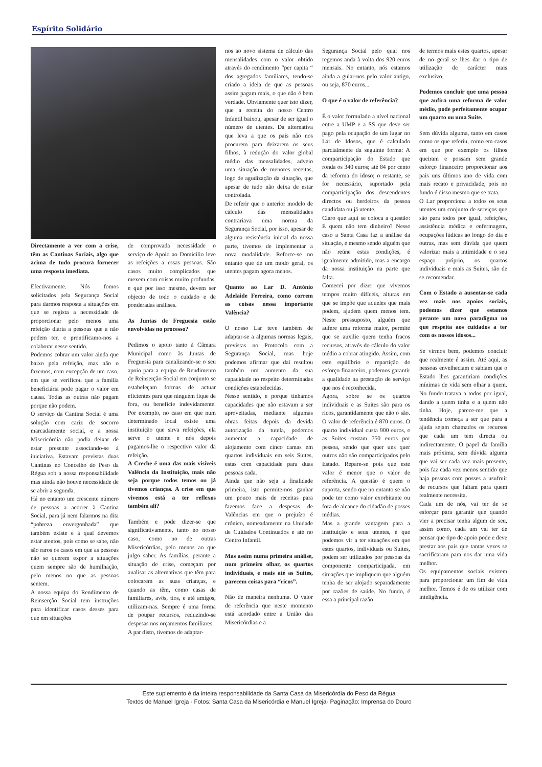Espírito Solidário
Directamente a ver com a crise, têm as Cantinas Sociais, algo que acima de tudo procura fornecer uma resposta imediata.
Efectivamente. Nós fomos solicitados pela Segurança Social para darmos resposta a situações em que se regista a necessidade de proporcionar pelo menos uma refeição diária a pessoas que a não podem ter, e prontificamo-nos a colaborar nesse sentido.
Podemos cobrar um valor ainda que baixo pela refeição, mas não o fazemos, com excepção de um caso, em que se verificou que a família beneficiária pode pagar o valor em causa. Todas as outras não pagam porque não podem.
O serviço da Cantina Social é uma solução com cariz de socorro marcadamente social, e a nossa Misericórdia não podia deixar de estar presente associando-se à iniciativa. Estavam previstas duas Cantinas no Concelho do Peso da Régua sob a nossa responsabilidade mas ainda não houve necessidade de se abrir a segunda.
Há no entanto um crescente número de pessoas a acorrer à Cantina Social, para já nem falarmos na dita “pobreza envergonhada” que também existe e à qual devemos estar atentos, pois como se sabe, não são raros os casos em que as pessoas não se querem expor a situações quem sempre são de humilhação, pelo menos no que as pessoas sentem.
A nossa equipa do Rendimento de Reinserção Social tem instruções para identificar casos desses para que em situações
de comprovada necessidade o serviço de Apoio ao Domicilio leve as refeições a essas pessoas. São casos muito complicados que mexem com coisas muito profundas, e que por isso mesmo, devem ser objecto de todo o cuidado e de ponderadas análises.
As Juntas de Freguesia estão envolvidas no processo?
Pedimos o apoio tanto à Câmara Municipal como às Juntas de Freguesia para canalizando-se o seu apoio para a equipa de Rendimento de Reinserção Social em conjunto se estabeleçam formas de actuar eficientes para que ninguém fique de fora, ou beneficie indevidamente. Por exemplo, no caso em que num determinado local existe uma instituição que sirva refeições, ela serve o utente e nós depois pagamos-lhe o respectivo valor da refeição.
A Creche é uma das mais visíveis Valência da Instituição, mais não seja porque todos temos ou já tivemos crianças. A crise em que vivemos está a ter reflexos também ali?
Também e pode dizer-se que significativamente, tanto no nosso caso, como no de outras Misericórdias, pelo menos ao que julgo saber. As famílias, perante a situação de crise, começam por analisar as alternativas que têm para colocarem as suas crianças, e quando as têm, como casas de familiares, avôs, tios, e até amigos, utilizam-nas. Sempre é uma forma de poupar recursos, reduzindo-se despesas nos orçamentos familiares.
A par disto, tivemos de adaptar-
nos ao novo sistema de cálculo das mensalidades com o valor obtido através do rendimento “per capita “ dos agregados familiares, tendo-se criado a ideia de que as pessoas assim pagam mais, o que não é bem verdade. Obviamente quer isto dizer, que a receita do nosso Centro Infantil baixou, apesar de ser igual o número de utentes. Da alternativa que leva a que os pais não nos procurem para deixarem os seus filhos, à redução do valor global médio das mensalidades, adveio uma situação de menores receitas, logo de agudização da situação, que apesar de tudo não deixa de estar controlada.
De referir que o anterior modelo de cálculo das mensalidades contrariava uma norma da Segurança Social, por isso, apesar de alguma resistência inicial da nossa parte, tivemos de implementar a nova modalidade. Reforce-se no entanto que de um modo geral, os utentes pagam agora menos.
Quanto ao Lar D. António Adelaide Ferreira, como correm as coisas nessa importante Valência?
O nosso Lar teve também de adaptar-se a algumas normas legais, previstas no Protocolo com a Segurança Social, mas hoje podemos afirmar que daí resultou também um aumento da sua capacidade no respeito determinadas condições estabelecidas.
Nesse sentido, e porque tínhamos capacidades que não estavam a ser aproveitadas, mediante algumas obras feitas depois da devida autorização da tutela, podemos aumentar a capacidade de alojamento com cinco camas em quartos individuais em seis Suites, estas com capacidade para duas pessoas cada.
Ainda que não seja a finalidade primeira, isto permite-nos ganhar um pouco mais de receitas para fazemos face a despesas de Valências em que o prejuízo é crónico, nomeadamente na Unidade de Cuidados Continuados e até no Centro Infantil.
Mas assim numa primeira análise, num primeiro olhar, os quartos individuais, e mais até as Suites, parecem coisas para “ricos”.
Não de maneira nenhuma. O valor de referência que neste momento está acordado entre a União das Misericórdias e a
Segurança Social pelo qual nos regemos anda à volta dos 920 euros mensais. No entanto, nós estamos ainda a guiar-nos pelo valor antigo, ou seja, 870 euros...
O que é o valor de referência?
É o valor formulado a nível nacional entre a UMP e a SS que deve ser pago pela ocupação de um lugar no Lar de Idosos, que é calculado parcialmente da seguinte forma: A comparticipação do Estado que ronda os 340 euros; até 84 por cento da reforma do idoso; o restante, se for necessário, suportado pela comparticipação dos descendentes directos ou herdeiros da pessoa candidata ou já utente.
Claro que aqui se coloca a questão: E quem não tem dinheiro? Nesse caso a Santa Casa faz a análise da situação, e mesmo sendo alguém que não reúne estas condições, é igualmente admitido, mas a encargo da nossa instituição na parte que falta.
Comecei por dizer que vivemos tempos muito difíceis, alturas em que se impõe que aqueles que mais podem, ajudem quem menos tem. Neste pressuposto, alguém que aufere uma reforma maior, permite que se auxilie quem tenha fracos recursos, através do cálculo do valor médio a cobrar atingido. Assim, com este equilíbrio e repartição de esforço financeiro, podemos garantir a qualidade na prestação de serviço que nos é reconhecida.
Agora, sobre se os quartos individuais e as Suites são para os ricos, garantidamente que não o são. O valor de referência é 870 euros. O quarto individual custa 900 euros, e as Suites custam 750 euros por pessoa, sendo que quer uns quer outros não são comparticipados pelo Estado. Repare-se pois que este valor é menor que o valor de referência. A questão é quem o suporta, sendo que no entanto se não pode ter como valor exorbitante ou fora de alcance do cidadão de posses médias.
Mas a grande vantagem para a instituição e seus utentes, é que podemos vir a ter situações em que estes quartos, individuais ou Suites, podem ser utilizados por pessoas da componente comparticipada, em situações que impliquem que alguém tenha de ser alojado separadamente por razões de saúde. No fundo, é essa a principal razão
de termos mais estes quartos, apesar de no geral se lhes dar o tipo de utilização de carácter mais exclusivo.
Podemos concluir que uma pessoa que aufira uma reforma de valor médio, pode perfeitamente ocupar um quarto ou uma Suite.
Sem dúvida alguma, tanto em casos como os que referiu, como em casos em que por exemplo os filhos queiram e possam sem grande esforço financeiro proporcionar aos pais uns últimos ano de vida com mais recato e privacidade, pois no fundo é disso mesmo que se trata.
O Lar proporciona a todos os seus utentes um conjunto de serviços que são para todos por igual, refeições, assistência médica e enfermagem, ocupações lúdicas ao longo do dia e outras, mas sem dúvida que quem valorizar mais a intimidade e o seu espaço próprio, os quartos individuais e mais as Suites, são de se recomendar.
Com o Estado a ausentar-se cada vez mais nos apoios sociais, podemos dizer que estamos perante um novo paradigma no que respeita aos cuidados a ter com os nossos idosos...
Se virmos bem, podemos concluir que realmente é assim. Até aqui, as pessoas envelheciam e sabiam que o Estado lhes garantiriam condições mínimas de vida sem olhar a quem. No fundo tratava a todos por igual, dando a quem tinha e a quem não tinha. Hoje, parece-me que a tendência começa a ser que para a ajuda sejam chamados os recursos que cada um tem directa ou indirectamente. O papel da família mais próxima, sem dúvida alguma que vai ser cada vez mais presente, pois faz cada vez menos sentido que haja pessoas com posses a usufruir de recursos que faltam para quem realmente necessita.
Cada um de nós, vai ter de se esforçar para garantir que quando vier a precisar tenha algum de seu, assim como, cada um vai ter de pensar que tipo de apoio pode e deve prestar aos pais que tantas vezes se sacrificaram para nos dar uma vida melhor.
Os equipamentos sociais existem para proporcionar um fim de vida melhor. Temos é de os utilizar com inteligência.
Este suplemento é da inteira responsabilidade da Santa Casa da Misericórdia do Peso da Régua
Textos de Manuel Igreja - Fotos: Santa Casa da Misericórdia e Manuel Igreja- Paginação: Imprensa do Douro